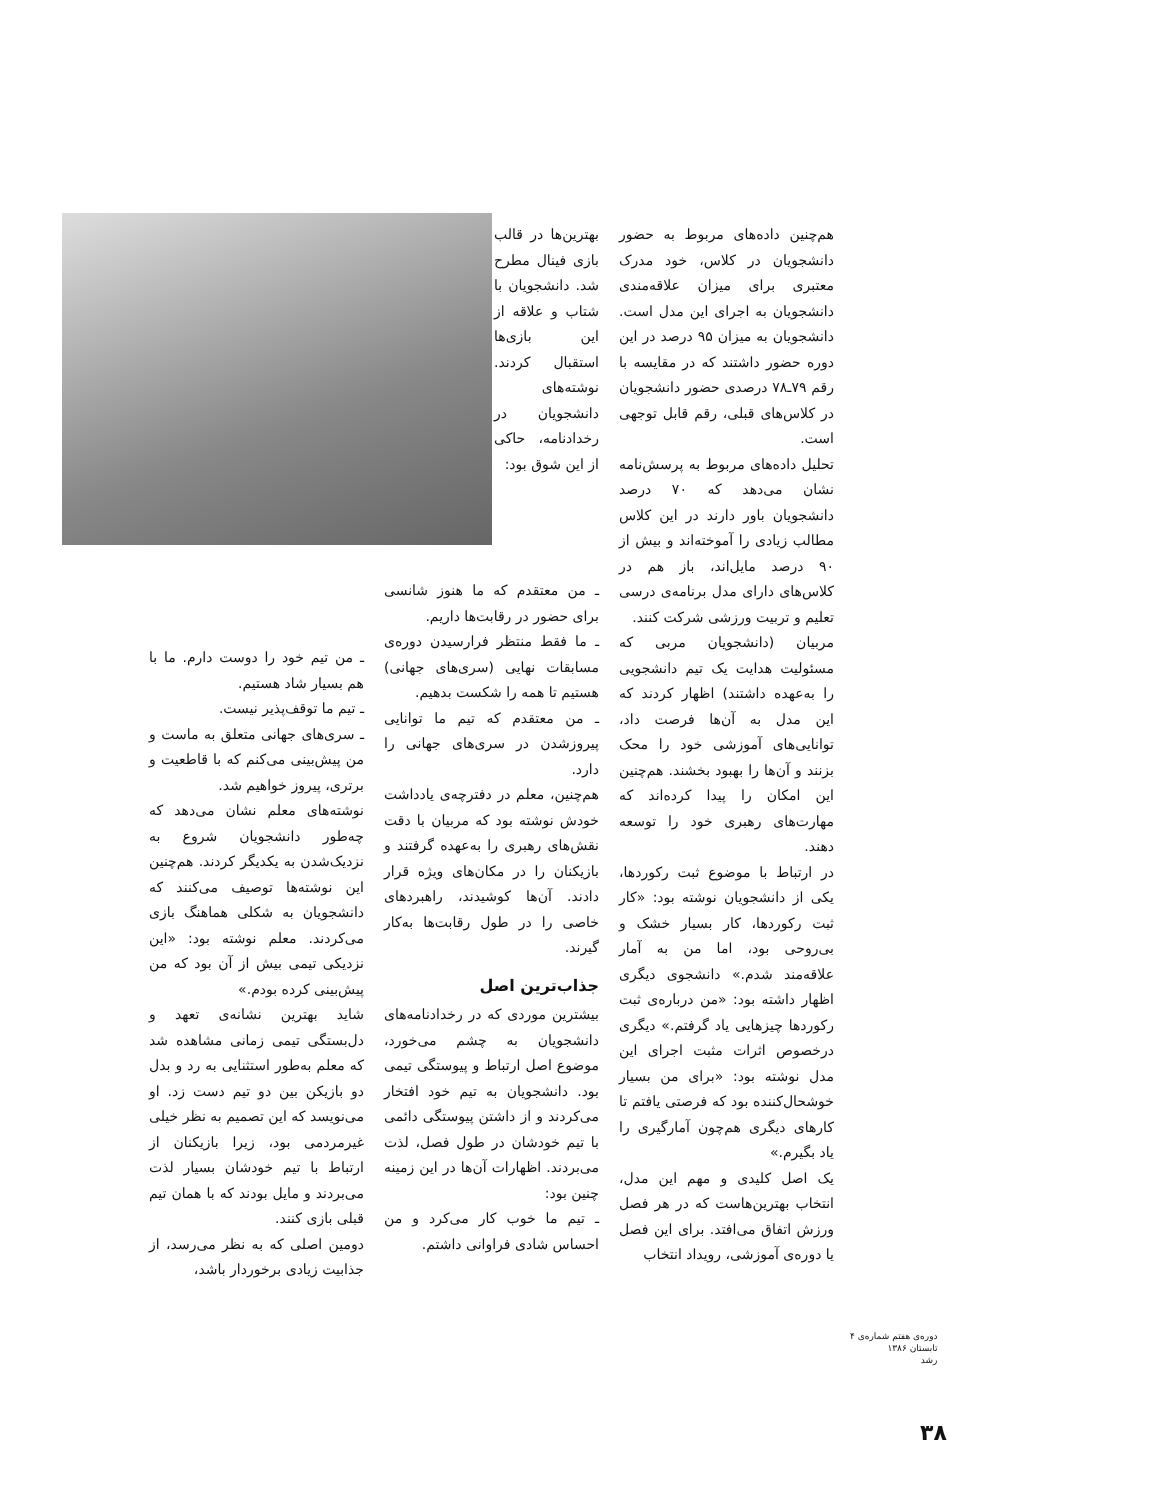هم‌چنین داده‌های مربوط به حضور دانشجویان در کلاس، خود مدرک معتبری برای میزان علاقه‌مندی دانشجویان به اجرای این مدل است. دانشجویان به میزان ۹۵ درصد در این دوره حضور داشتند که در مقایسه با رقم ۷۹ـ۷۸ درصدی حضور دانشجویان در کلاس‌های قبلی، رقم قابل توجهی است.
تحلیل داده‌های مربوط به پرسش‌نامه نشان می‌دهد که ۷۰ درصد دانشجویان باور دارند در این کلاس مطالب زیادی را آموخته‌اند و بیش از ۹۰ درصد مایل‌اند، باز هم در کلاس‌های دارای مدل برنامه‌ی درسی تعلیم و تربیت ورزشی شرکت کنند.
مربیان (دانشجویان مربی که مسئولیت هدایت یک تیم دانشجویی را به‌عهده داشتند) اظهار کردند که این مدل به آن‌ها فرصت داد، توانایی‌های آموزشی خود را محک بزنند و آن‌ها را بهبود بخشند. هم‌چنین این امکان را پیدا کرده‌اند که مهارت‌های رهبری خود را توسعه دهند.
در ارتباط با موضوع ثبت رکوردها، یکی از دانشجویان نوشته بود: «کار ثبت رکوردها، کار بسیار خشک و بی‌روحی بود، اما من به آمار علاقه‌مند شدم.» دانشجوی دیگری اظهار داشته بود: «من درباره‌ی ثبت رکوردها چیزهایی یاد گرفتم.» دیگری درخصوص اثرات مثبت اجرای این مدل نوشته بود: «برای من بسیار خوشحال‌کننده بود که فرصتی یافتم تا کارهای دیگری هم‌چون آمارگیری را یاد بگیرم.»
یک اصل کلیدی و مهم این مدل، انتخاب بهترین‌هاست که در هر فصل ورزش اتفاق می‌افتد. برای این فصل یا دوره‌ی آموزشی، رویداد انتخاب
بهترین‌ها در قالب بازی فینال مطرح شد. دانشجویان با شتاب و علاقه از این بازی‌ها استقبال کردند. نوشته‌های دانشجویان در رخدادنامه، حاکی از این شوق بود:
ـ من معتقدم که ما هنوز شانسی برای حضور در رقابت‌ها داریم.
ـ ما فقط منتظر فرارسیدن دوره‌ی مسابقات نهایی (سری‌های جهانی) هستیم تا همه را شکست بدهیم.
ـ من معتقدم که تیم ما توانایی پیروزشدن در سری‌های جهانی را دارد.
هم‌چنین، معلم در دفترچه‌ی یادداشت خودش نوشته بود که مربیان با دقت نقش‌های رهبری را به‌عهده گرفتند و بازیکنان را در مکان‌های ویژه قرار دادند. آن‌ها کوشیدند، راهبردهای خاصی را در طول رقابت‌ها به‌کار گیرند.
جذاب‌ترین اصل
بیشترین موردی که در رخدادنامه‌های دانشجویان به چشم می‌خورد، موضوع اصل ارتباط و پیوستگی تیمی بود. دانشجویان به تیم خود افتخار می‌کردند و از داشتن پیوستگی دائمی با تیم خودشان در طول فصل، لذت می‌بردند. اظهارات آن‌ها در این زمینه چنین بود:
ـ تیم ما خوب کار می‌کرد و من احساس شادی فراوانی داشتم.
ـ من تیم خود را دوست دارم. ما با هم بسیار شاد هستیم.
ـ تیم ما توقف‌پذیر نیست.
ـ سری‌های جهانی متعلق به ماست و من پیش‌بینی می‌کنم که با قاطعیت و برتری، پیروز خواهیم شد.
نوشته‌های معلم نشان می‌دهد که چه‌طور دانشجویان شروع به نزدیک‌شدن به یکدیگر کردند. هم‌چنین این نوشته‌ها توصیف می‌کنند که دانشجویان به شکلی هماهنگ بازی می‌کردند. معلم نوشته بود: «این نزدیکی تیمی بیش از آن بود که من پیش‌بینی کرده بودم.»
شاید بهترین نشانه‌ی تعهد و دل‌بستگی تیمی زمانی مشاهده شد که معلم به‌طور استثنایی به رد و بدل دو بازیکن بین دو تیم دست زد. او می‌نویسد که این تصمیم به نظر خیلی غیرمردمی بود، زیرا بازیکنان از ارتباط با تیم خودشان بسیار لذت می‌بردند و مایل بودند که با همان تیم قبلی بازی کنند.
دومین اصلی که به نظر می‌رسد، از جذابیت زیادی برخوردار باشد،
دوره‌ی هفتم شماره‌ی ۴
تابستان ۱۳۸۶
رشد
۳۸